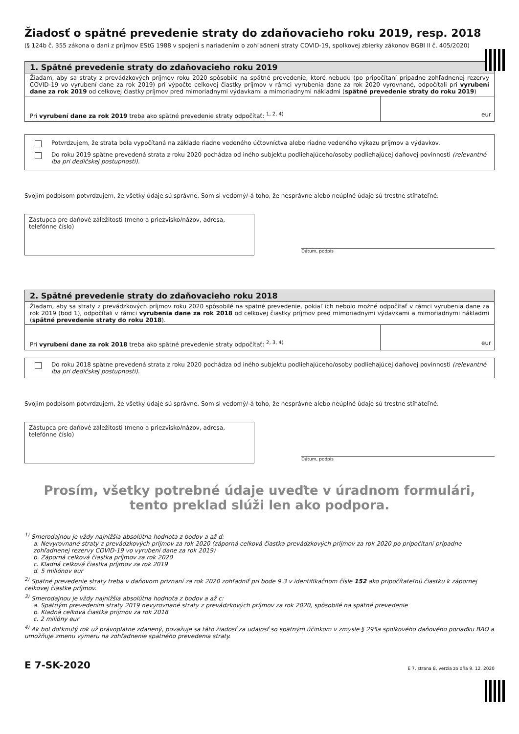Žiadosť o spätné prevedenie straty do zdaňovacieho roku 2019, resp. 2018
(§ 124b č. 355 zákona o dani z príjmov EStG 1988 v spojení s nariadením o zohľadnení straty COVID-19, spolkovej zbierky zákonov BGBl II č. 405/2020)
1. Spätné prevedenie straty do zdaňovacieho roku 2019
Žiadam, aby sa straty z prevádzkových príjmov roku 2020 spôsobilé na spätné prevedenie, ktoré nebudú (po pripočítaní prípadne zohľadnenej rezervy COVID-19 vo vyrubení dane za rok 2019) pri výpočte celkovej čiastky príjmov v rámci vyrubenia dane za rok 2020 vyrovnané, odpočítali pri vyrubení dane za rok 2019 od celkovej čiastky príjmov pred mimoriadnymi výdavkami a mimoriadnymi nákladmi (spätné prevedenie straty do roku 2019)
Pri vyrubení dane za rok 2019 treba ako spätné prevedenie straty odpočítať: <sup>1, 2, 4)</sup>
eur
Potvrdzujem, že strata bola vypočítaná na základe riadne vedeného účtovníctva alebo riadne vedeného výkazu príjmov a výdavkov.
Do roku 2019 spätne prevedená strata z roku 2020 pochádza od iného subjektu podliehajúceho/osoby podliehajúcej daňovej povinnosti (relevantné iba pri dedičskej postupnosti).
Svojim podpisom potvrdzujem, že všetky údaje sú správne. Som si vedomý/-á toho, že nesprávne alebo neúplné údaje sú trestne stíhateľné.
Zástupca pre daňové záležitosti (meno a priezvisko/názov, adresa, telefónne číslo)
Dátum, podpis
2. Spätné prevedenie straty do zdaňovacieho roku 2018
Žiadam, aby sa straty z prevádzkových príjmov roku 2020 spôsobilé na spätné prevedenie, pokiaľ ich nebolo možné odpočítať v rámci vyrubenia dane za rok 2019 (bod 1), odpočítali v rámci vyrubenia dane za rok 2018 od celkovej čiastky príjmov pred mimoriadnymi výdavkami a mimoriadnymi nákladmi (spätné prevedenie straty do roku 2018).
Pri vyrubení dane za rok 2018 treba ako spätné prevedenie straty odpočítať: <sup>2, 3, 4)</sup>
eur
Do roku 2018 spätne prevedená strata z roku 2020 pochádza od iného subjektu podliehajúceho/osoby podliehajúcej daňovej povinnosti (relevantné iba pri dedičskej postupnosti).
Svojim podpisom potvrdzujem, že všetky údaje sú správne. Som si vedomý/-á toho, že nesprávne alebo neúplné údaje sú trestne stíhateľné.
Zástupca pre daňové záležitosti (meno a priezvisko/názov, adresa, telefónne číslo)
Dátum, podpis
Prosím, všetky potrebné údaje uveďte v úradnom formulári, tento preklad slúži len ako podpora.
<sup>1)</sup> Smerodajnou je vždy najnižšia absolútna hodnota z bodov a až d:
a. Nevyrovnané straty z prevádzkových príjmov za rok 2020 (záporná celková čiastka prevádzkových príjmov za rok 2020 po pripočítaní prípadne zohľadnenej rezervy COVID-19 vo vyrubení dane za rok 2019)
b. Záporná celková čiastka príjmov za rok 2020
c. Kladná celková čiastka príjmov za rok 2019
d. 5 miliónov eur
<sup>2)</sup> Spätné prevedenie straty treba v daňovom priznaní za rok 2020 zohľadniť pri bode 9.3 v identifikačnom čísle 152 ako pripočítateľnú čiastku k zápornej celkovej čiastke príjmov.
<sup>3)</sup> Smerodajnou je vždy najnižšia absolútna hodnota z bodov a až c:
a. Spätným prevedením straty 2019 nevyrovnané straty z prevádzkových príjmov za rok 2020, spôsobilé na spätné prevedenie
b. Kladná celková čiastka príjmov za rok 2018
c. 2 milióny eur
<sup>4)</sup> Ak bol dotknutý rok už právoplatne zdanený, považuje sa táto žiadosť za udalosť so spätným účinkom v zmysle § 295a spolkového daňového poriadku BAO a umožňuje zmenu výmeru na zohľadnenie spätného prevedenia straty.
E 7-SK-2020 E 7, strana 8, verzia zo dňa 9. 12. 2020